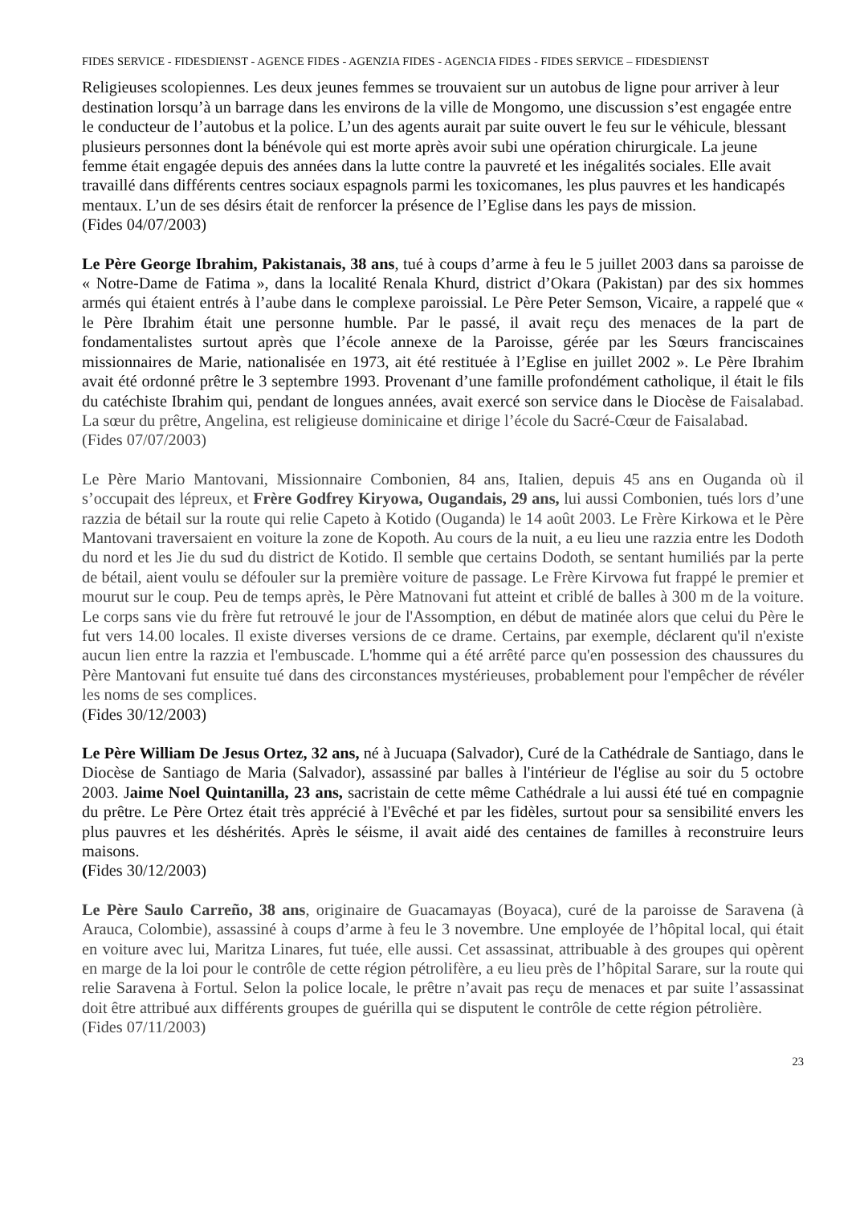FIDES SERVICE - FIDESDIENST - AGENCE FIDES - AGENZIA FIDES - AGENCIA FIDES - FIDES SERVICE – FIDESDIENST
Religieuses scolopiennes. Les deux jeunes femmes se trouvaient sur un autobus de ligne pour arriver à leur destination lorsqu’à un barrage dans les environs de la ville de Mongomo, une discussion s’est engagée entre le conducteur de l’autobus et la police. L’un des agents aurait par suite ouvert le feu sur le véhicule, blessant plusieurs personnes dont la bénévole qui est morte après avoir subi une opération chirurgicale. La jeune femme était engagée depuis des années dans la lutte contre la pauvreté et les inégalités sociales. Elle avait travaillé dans différents centres sociaux espagnols parmi les toxicomanes, les plus pauvres et les handicapés mentaux. L’un de ses désirs était de renforcer la présence de l’Eglise dans les pays de mission.
(Fides 04/07/2003)
Le Père George Ibrahim, Pakistanais, 38 ans, tué à coups d’arme à feu le 5 juillet 2003 dans sa paroisse de « Notre-Dame de Fatima », dans la localité Renala Khurd, district d’Okara (Pakistan) par des six hommes armés qui étaient entrés à l’aube dans le complexe paroissial. Le Père Peter Semson, Vicaire, a rappelé que « le Père Ibrahim était une personne humble. Par le passé, il avait reçu des menaces de la part de fondamentalistes surtout après que l’école annexe de la Paroisse, gérée par les Sœurs franciscaines missionnaires de Marie, nationalisée en 1973, ait été restituée à l’Eglise en juillet 2002 ». Le Père Ibrahim avait été ordonné prêtre le 3 septembre 1993. Provenant d’une famille profondément catholique, il était le fils du catéchiste Ibrahim qui, pendant de longues années, avait exercé son service dans le Diocèse de Faisalabad. La sœur du prêtre, Angelina, est religieuse dominicaine et dirige l’école du Sacré-Cœur de Faisalabad.
(Fides 07/07/2003)
Le Père Mario Mantovani, Missionnaire Combonien, 84 ans, Italien, depuis 45 ans en Ouganda où il s’occupait des lépreux, et Frère Godfrey Kiryowa, Ougandais, 29 ans, lui aussi Combonien, tués lors d’une razzia de bétail sur la route qui relie Capeto à Kotido (Ouganda) le 14 août 2003. Le Frère Kirkowa et le Père Mantovani traversaient en voiture la zone de Kopoth. Au cours de la nuit, a eu lieu une razzia entre les Dodoth du nord et les Jie du sud du district de Kotido. Il semble que certains Dodoth, se sentant humiliés par la perte de bétail, aient voulu se défouler sur la première voiture de passage. Le Frère Kirvowa fut frappé le premier et mourut sur le coup. Peu de temps après, le Père Matnovani fut atteint et criblé de balles à 300 m de la voiture. Le corps sans vie du frère fut retrouvé le jour de l'Assomption, en début de matinée alors que celui du Père le fut vers 14.00 locales. Il existe diverses versions de ce drame. Certains, par exemple, déclarent qu'il n'existe aucun lien entre la razzia et l'embuscade. L'homme qui a été arrêté parce qu'en possession des chaussures du Père Mantovani fut ensuite tué dans des circonstances mystérieuses, probablement pour l'empêcher de révéler les noms de ses complices.
(Fides 30/12/2003)
Le Père William De Jesus Ortez, 32 ans, né à Jucuapa (Salvador), Curé de la Cathédrale de Santiago, dans le Diocèse de Santiago de Maria (Salvador), assassiné par balles à l'intérieur de l'église au soir du 5 octobre 2003. Jaime Noel Quintanilla, 23 ans, sacristain de cette même Cathédrale a lui aussi été tué en compagnie du prêtre. Le Père Ortez était très apprécié à l'Evêché et par les fidèles, surtout pour sa sensibilité envers les plus pauvres et les déshérités. Après le séisme, il avait aidé des centaines de familles à reconstruire leurs maisons.
(Fides 30/12/2003)
Le Père Saulo Carreño, 38 ans, originaire de Guacamayas (Boyaca), curé de la paroisse de Saravena (à Arauca, Colombie), assassiné à coups d’arme à feu le 3 novembre. Une employée de l’hôpital local, qui était en voiture avec lui, Maritza Linares, fut tuée, elle aussi. Cet assassinat, attribuable à des groupes qui opèrent en marge de la loi pour le contrôle de cette région pétrolifère, a eu lieu près de l’hôpital Sarare, sur la route qui relie Saravena à Fortul. Selon la police locale, le prêtre n’avait pas reçu de menaces et par suite l’assassinat doit être attribué aux différents groupes de guérilla qui se disputent le contrôle de cette région pétrolière.
(Fides 07/11/2003)
23